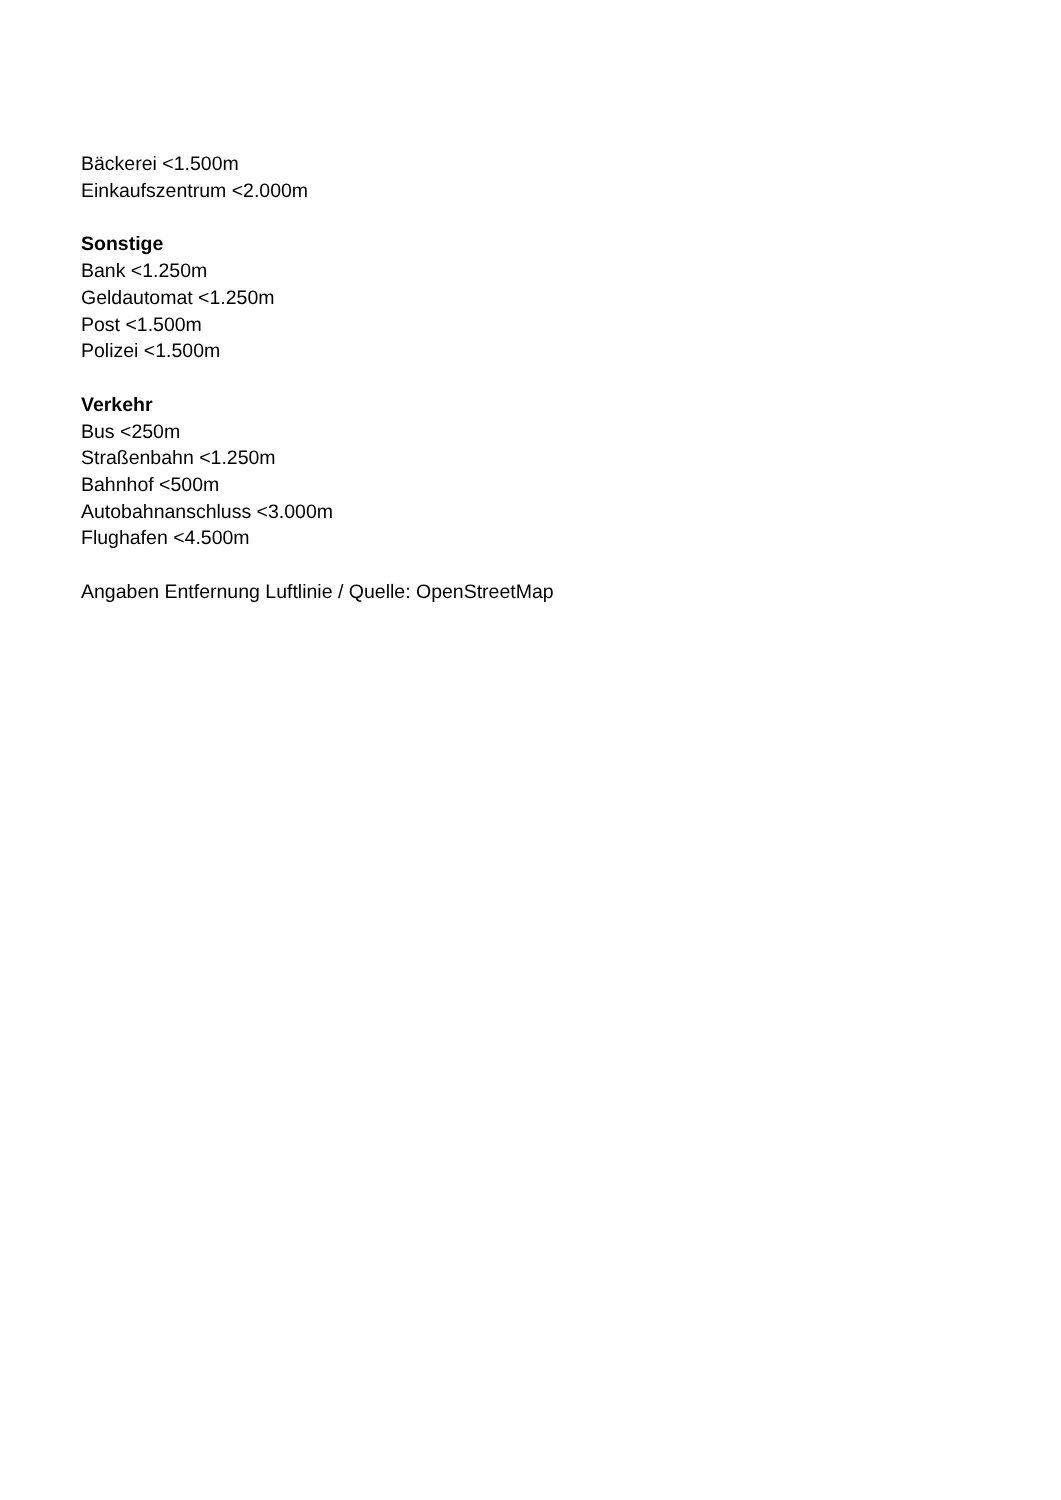Bäckerei <1.500m
Einkaufszentrum <2.000m
Sonstige
Bank <1.250m
Geldautomat <1.250m
Post <1.500m
Polizei <1.500m
Verkehr
Bus <250m
Straßenbahn <1.250m
Bahnhof <500m
Autobahnanschluss <3.000m
Flughafen <4.500m
Angaben Entfernung Luftlinie / Quelle: OpenStreetMap